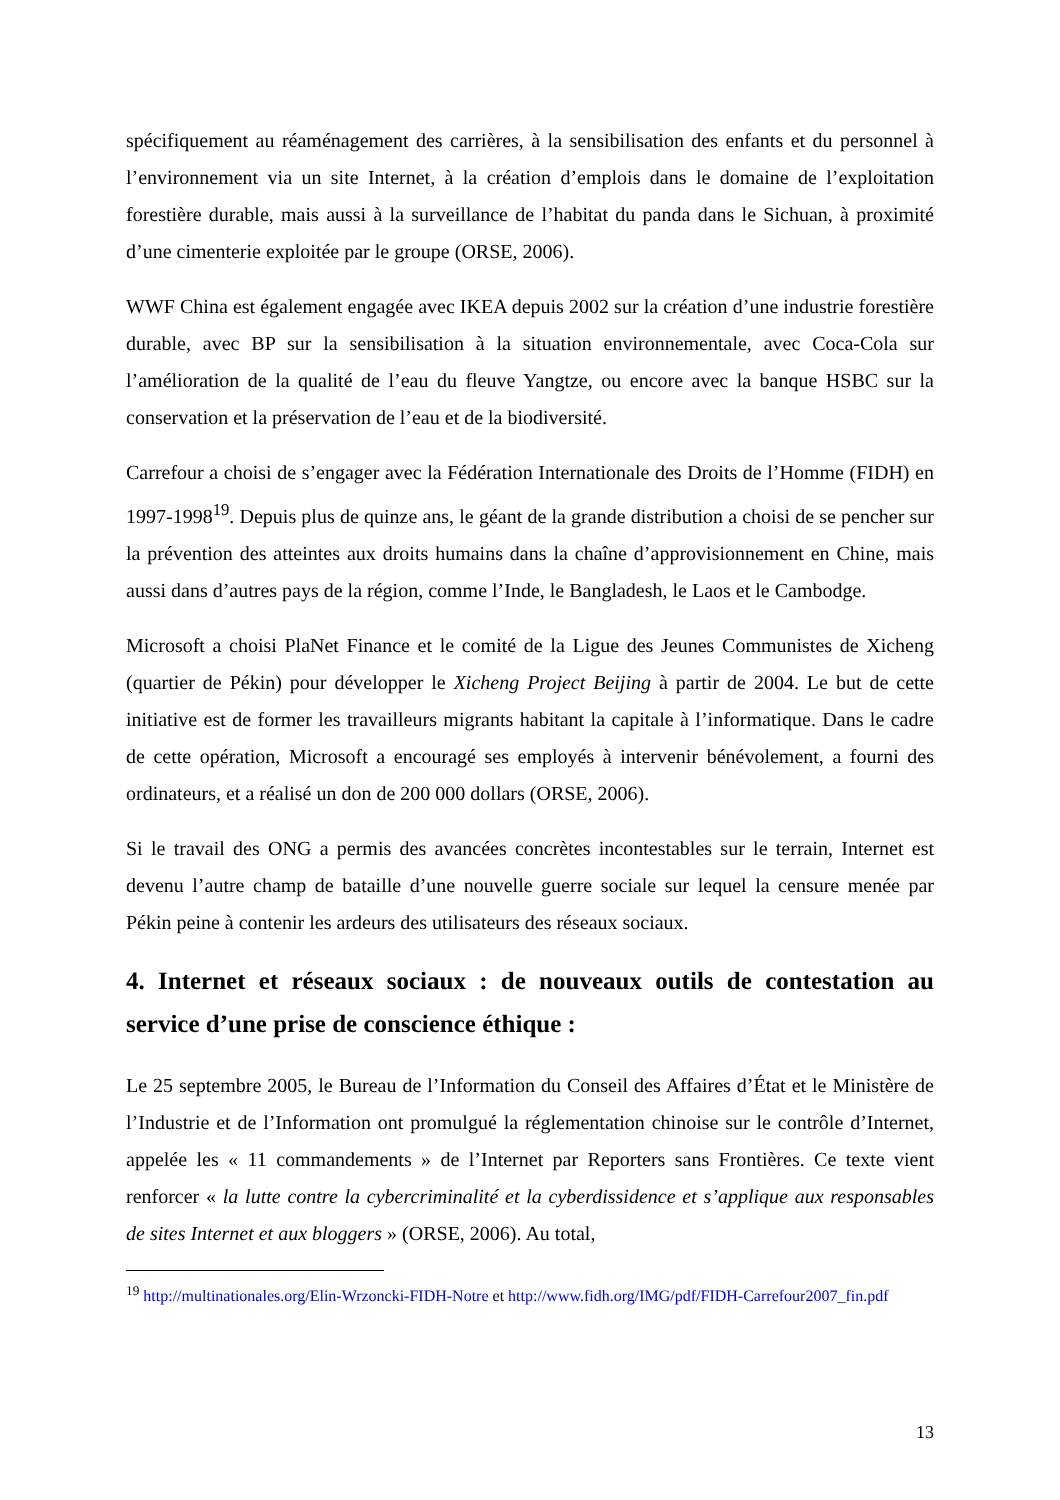spécifiquement au réaménagement des carrières, à la sensibilisation des enfants et du personnel à l’environnement via un site Internet, à la création d’emplois dans le domaine de l’exploitation forestière durable, mais aussi à la surveillance de l’habitat du panda dans le Sichuan, à proximité d’une cimenterie exploitée par le groupe (ORSE, 2006).
WWF China est également engagée avec IKEA depuis 2002 sur la création d’une industrie forestière durable, avec BP sur la sensibilisation à la situation environnementale, avec Coca-Cola sur l’amélioration de la qualité de l’eau du fleuve Yangtze, ou encore avec la banque HSBC sur la conservation et la préservation de l’eau et de la biodiversité.
Carrefour a choisi de s’engager avec la Fédération Internationale des Droits de l’Homme (FIDH) en 1997-1998<sup>19</sup>. Depuis plus de quinze ans, le géant de la grande distribution a choisi de se pencher sur la prévention des atteintes aux droits humains dans la chaîne d’approvisionnement en Chine, mais aussi dans d’autres pays de la région, comme l’Inde, le Bangladesh, le Laos et le Cambodge.
Microsoft a choisi PlaNet Finance et le comité de la Ligue des Jeunes Communistes de Xicheng (quartier de Pékin) pour développer le Xicheng Project Beijing à partir de 2004. Le but de cette initiative est de former les travailleurs migrants habitant la capitale à l’informatique. Dans le cadre de cette opération, Microsoft a encouragé ses employés à intervenir bénévolement, a fourni des ordinateurs, et a réalisé un don de 200 000 dollars (ORSE, 2006).
Si le travail des ONG a permis des avancées concrètes incontestables sur le terrain, Internet est devenu l’autre champ de bataille d’une nouvelle guerre sociale sur lequel la censure menée par Pékin peine à contenir les ardeurs des utilisateurs des réseaux sociaux.
4. Internet et réseaux sociaux : de nouveaux outils de contestation au service d’une prise de conscience éthique :
Le 25 septembre 2005, le Bureau de l’Information du Conseil des Affaires d’État et le Ministère de l’Industrie et de l’Information ont promulgué la réglementation chinoise sur le contrôle d’Internet, appelée les « 11 commandements » de l’Internet par Reporters sans Frontières. Ce texte vient renforcer « la lutte contre la cybercriminalité et la cyberdissidence et s’applique aux responsables de sites Internet et aux bloggers » (ORSE, 2006). Au total,
<sup>19</sup> http://multinationales.org/Elin-Wrzoncki-FIDH-Notre et http://www.fidh.org/IMG/pdf/FIDH-Carrefour2007_fin.pdf
13